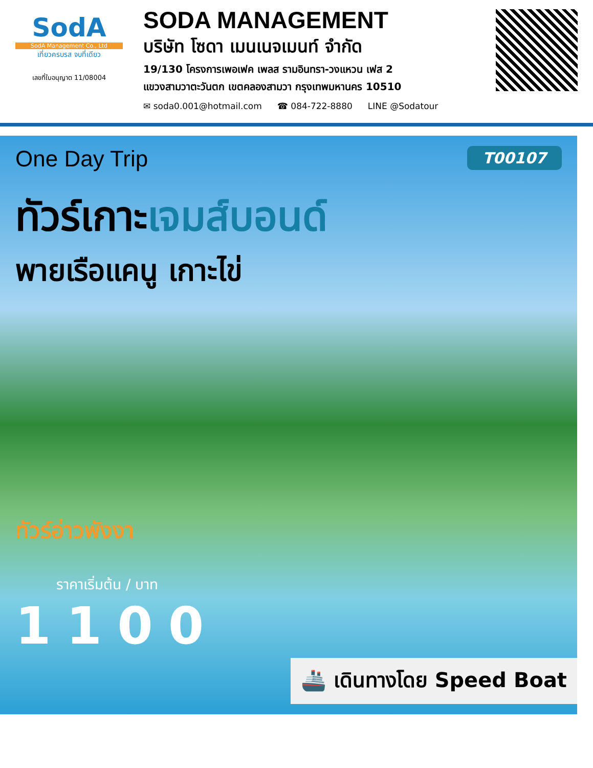SodA
SodA Management Co., Ltd
เที่ยวครบรส จบที่เดียว
เลขที่ใบอนุญาต 11/08004
SODA MANAGEMENT
บริษัท โซดา เมนเนจเมนท์ จำกัด
19/130 โครงการเพอเฟค เพลส รามอินทรา-วงแหวน เฟส 2
แขวงสามวาตะวันตก เขตคลองสามวา กรุงเทพมหานคร 10510
✉ soda0.001@hotmail.com ☎ 084-722-8880 LINE @Sodatour
T00107
One Day Trip
ทัวร์เกาะเจมส์บอนด์
พายเรือแคนู เกาะไข่
ทัวร์อ่าวพังงา
ราคาเริ่มต้น / บาท
1100
🚢 เดินทางโดย Speed Boat